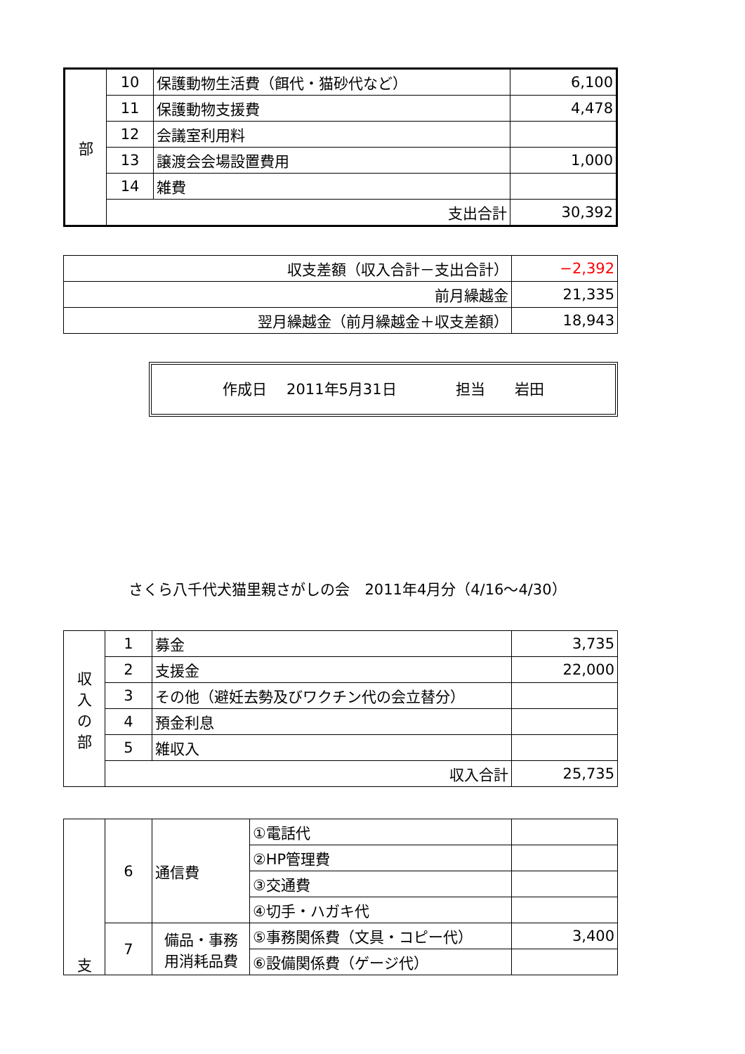| 部 | 10 | 保護動物生活費（餌代・猫砂代など） | 6,100 |
| | 11 | 保護動物支援費 | 4,478 |
| | 12 | 会議室利用料 | |
| | 13 | 譲渡会会場設置費用 | 1,000 |
| | 14 | 雑費 | |
| | 支出合計 | | 30,392 |
| 収支差額（収入合計－支出合計） | −2,392 |
| 前月繰越金 | 21,335 |
| 翌月繰越金（前月繰越金＋収支差額） | 18,943 |
作成日　 2011年5月31日　　　　担当　　岩田
さくら八千代犬猫里親さがしの会　2011年4月分（4/16～4/30）
| 収 入 の 部 | 1 | 募金 | 3,735 |
| | 2 | 支援金 | 22,000 |
| | 3 | その他（避妊去勢及びワクチン代の会立替分） | |
| | 4 | 預金利息 | |
| | 5 | 雑収入 | |
| | 収入合計 | | 25,735 |
| 支 | 6 | 通信費 | ①電話代 | |
| | | | ②HP管理費 | |
| | | | ③交通費 | |
| | | | ④切手・ハガキ代 | |
| | 7 | 備品・事務 用消耗品費 | ⑤事務関係費（文具・コピー代） | 3,400 |
| | | | ⑥設備関係費（ゲージ代） | |